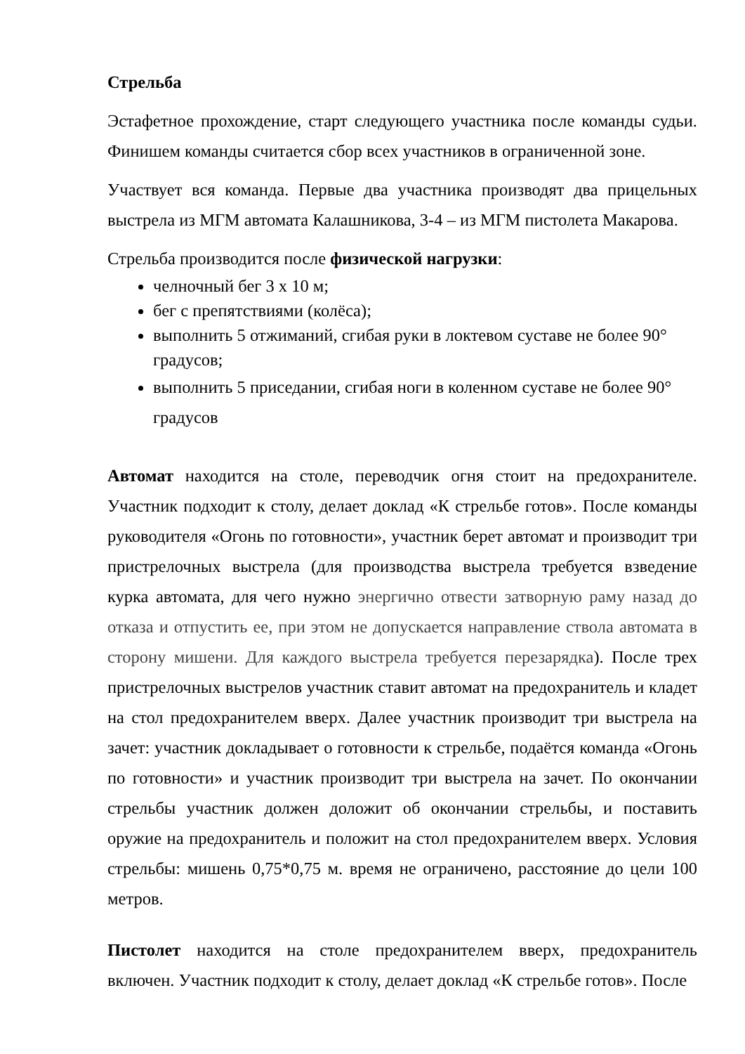Стрельба
Эстафетное прохождение, старт следующего участника после команды судьи. Финишем команды считается сбор всех участников в ограниченной зоне.
Участвует вся команда. Первые два участника производят два прицельных выстрела из МГМ автомата Калашникова, 3-4 – из МГМ пистолета Макарова.
Стрельба производится после физической нагрузки:
челночный бег 3 х 10 м;
бег с препятствиями (колёса);
выполнить 5 отжиманий, сгибая руки в локтевом суставе не более 90° градусов;
выполнить 5 приседании, сгибая ноги в коленном суставе не более 90° градусов
Автомат находится на столе, переводчик огня стоит на предохранителе. Участник подходит к столу, делает доклад «К стрельбе готов». После команды руководителя «Огонь по готовности», участник берет автомат и производит три пристрелочных выстрела (для производства выстрела требуется взведение курка автомата, для чего нужно энергично отвести затворную раму назад до отказа и отпустить ее, при этом не допускается направление ствола автомата в сторону мишени. Для каждого выстрела требуется перезарядка). После трех пристрелочных выстрелов участник ставит автомат на предохранитель и кладет на стол предохранителем вверх. Далее участник производит три выстрела на зачет: участник докладывает о готовности к стрельбе, подаётся команда «Огонь по готовности» и участник производит три выстрела на зачет. По окончании стрельбы участник должен доложит об окончании стрельбы, и поставить оружие на предохранитель и положит на стол предохранителем вверх. Условия стрельбы: мишень 0,75*0,75 м. время не ограничено, расстояние до цели 100 метров.
Пистолет находится на столе предохранителем вверх, предохранитель включен. Участник подходит к столу, делает доклад «К стрельбе готов». После